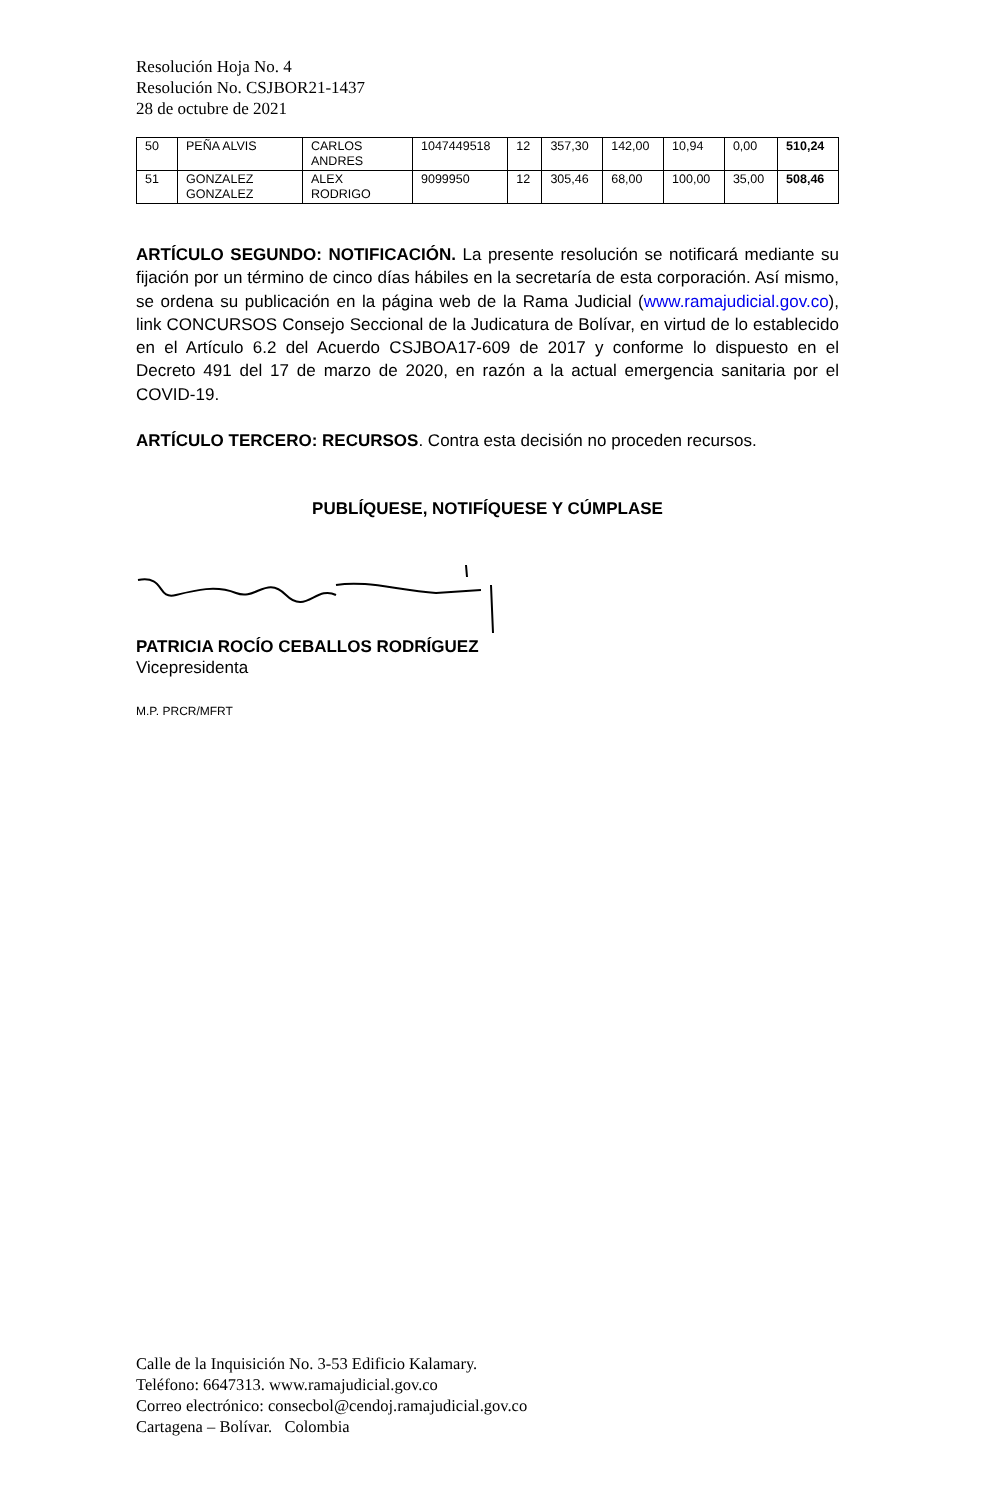Resolución Hoja No. 4
Resolución No. CSJBOR21-1437
28 de octubre de 2021
| 50 | PEÑA ALVIS | CARLOS ANDRES | 1047449518 | 12 | 357,30 | 142,00 | 10,94 | 0,00 | 510,24 |
| 51 | GONZALEZ GONZALEZ | ALEX RODRIGO | 9099950 | 12 | 305,46 | 68,00 | 100,00 | 35,00 | 508,46 |
ARTÍCULO SEGUNDO: NOTIFICACIÓN. La presente resolución se notificará mediante su fijación por un término de cinco días hábiles en la secretaría de esta corporación. Así mismo, se ordena su publicación en la página web de la Rama Judicial (www.ramajudicial.gov.co), link CONCURSOS Consejo Seccional de la Judicatura de Bolívar, en virtud de lo establecido en el Artículo 6.2 del Acuerdo CSJBOA17-609 de 2017 y conforme lo dispuesto en el Decreto 491 del 17 de marzo de 2020, en razón a la actual emergencia sanitaria por el COVID-19.
ARTÍCULO TERCERO: RECURSOS. Contra esta decisión no proceden recursos.
PUBLÍQUESE, NOTIFÍQUESE Y CÚMPLASE
PATRICIA ROCÍO CEBALLOS RODRÍGUEZ
Vicepresidenta
M.P. PRCR/MFRT
Calle de la Inquisición No. 3-53 Edificio Kalamary.
Teléfono: 6647313. www.ramajudicial.gov.co
Correo electrónico: consecbol@cendoj.ramajudicial.gov.co
Cartagena – Bolívar. Colombia